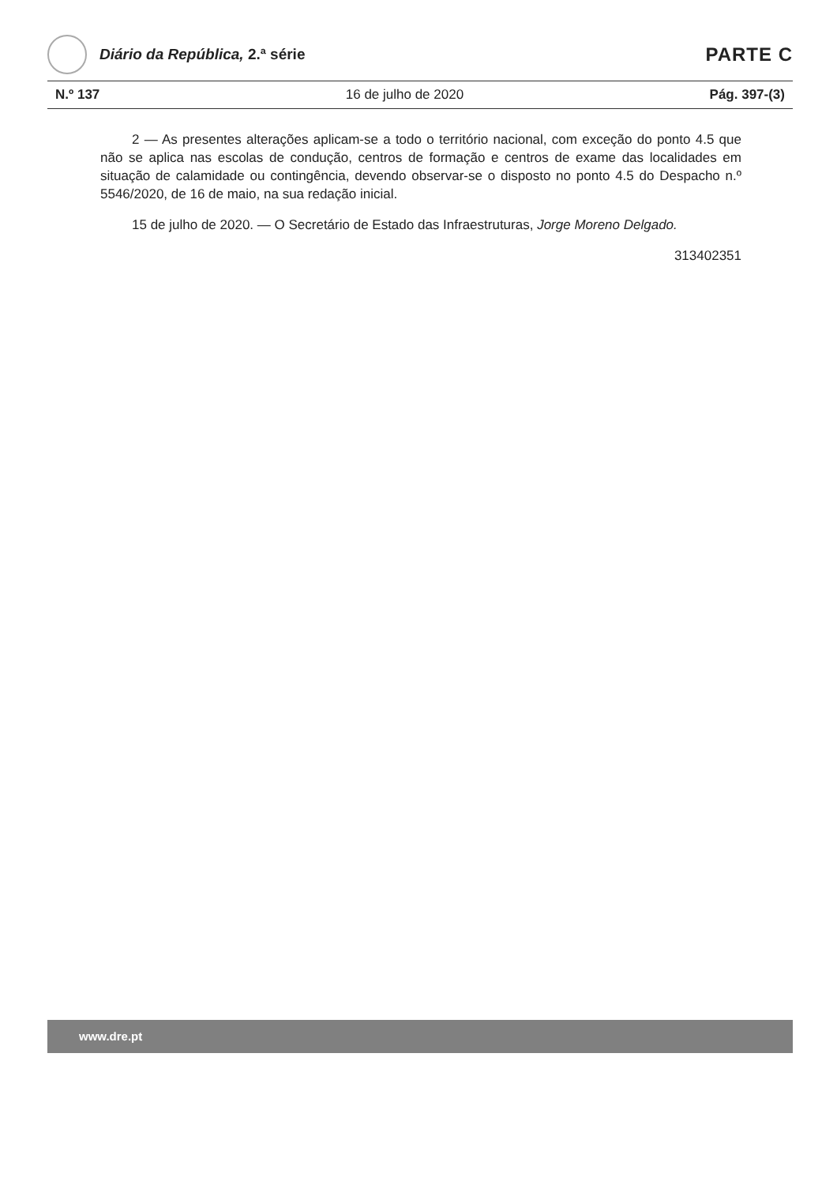Diário da República, 2.ª série
PARTE C
N.º 137 16 de julho de 2020 Pág. 397-(3)
2 — As presentes alterações aplicam-se a todo o território nacional, com exceção do ponto 4.5 que não se aplica nas escolas de condução, centros de formação e centros de exame das localidades em situação de calamidade ou contingência, devendo observar-se o disposto no ponto 4.5 do Despacho n.º 5546/2020, de 16 de maio, na sua redação inicial.
15 de julho de 2020. — O Secretário de Estado das Infraestruturas, Jorge Moreno Delgado.
313402351
www.dre.pt